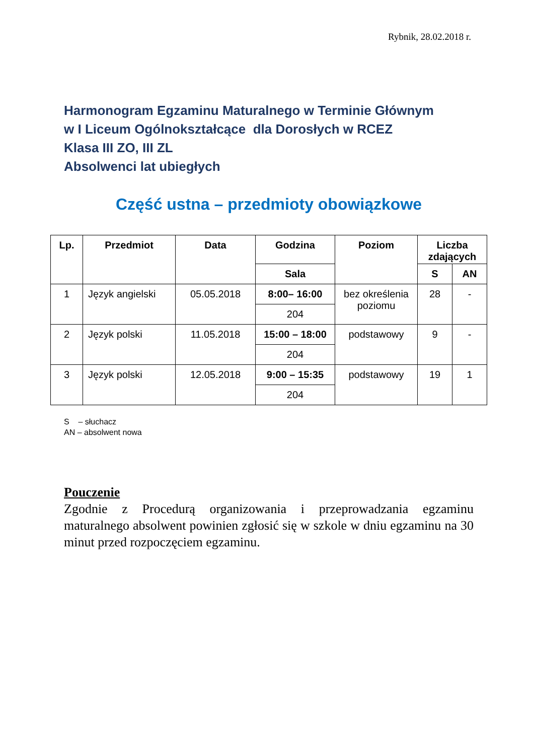Rybnik, 28.02.2018 r.
Harmonogram Egzaminu Maturalnego w Terminie Głównym
w I Liceum Ogólnokształcące dla Dorosłych w RCEZ
Klasa III ZO, III ZL
Absolwenci lat ubiegłych
Część ustna – przedmioty obowiązkowe
| Lp. | Przedmiot | Data | Godzina | Poziom | Liczba zdających | |
| --- | --- | --- | --- | --- | --- | --- |
| | | | Sala | | S | AN |
| 1 | Język angielski | 05.05.2018 | 8:00– 16:00 | bez określenia poziomu | 28 | - |
| | | | 204 | | | |
| 2 | Język polski | 11.05.2018 | 15:00 – 18:00 | podstawowy | 9 | - |
| | | | 204 | | | |
| 3 | Język polski | 12.05.2018 | 9:00 – 15:35 | podstawowy | 19 | 1 |
| | | | 204 | | | |
S – słuchacz
AN – absolwent nowa
Pouczenie
Zgodnie z Procedurą organizowania i przeprowadzania egzaminu maturalnego absolwent powinien zgłosić się w szkole w dniu egzaminu na 30 minut przed rozpoczęciem egzaminu.